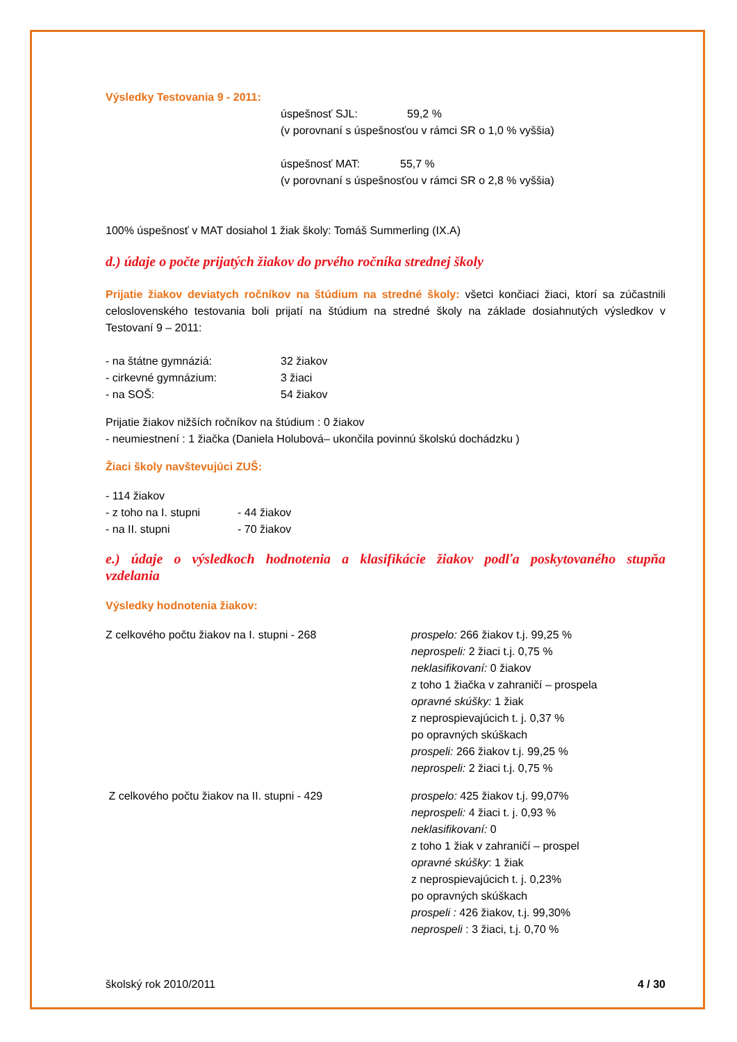Výsledky Testovania 9 - 2011:
úspešnosť SJL: 59,2 %
(v porovnaní s úspešnosťou v rámci SR o 1,0 % vyššia)
úspešnosť MAT: 55,7 %
(v porovnaní s úspešnosťou v rámci SR o 2,8 % vyššia)
100% úspešnosť v MAT dosiahol 1 žiak školy: Tomáš Summerling (IX.A)
d.) údaje o počte prijatých žiakov do prvého ročníka strednej školy
Prijatie žiakov deviatych ročníkov na štúdium na stredné školy: všetci končiaci žiaci, ktorí sa zúčastnili celoslovenského testovania boli prijatí na štúdium na stredné školy na základe dosiahnutých výsledkov v Testovaní 9 – 2011:
- na štátne gymnáziá: 32 žiakov
- cirkevné gymnázium: 3 žiaci
- na SOŠ: 54 žiakov
Prijatie žiakov nižších ročníkov na štúdium : 0 žiakov
- neumiestnení : 1 žiačka (Daniela Holubová– ukončila povinnú školskú dochádzku )
Žiaci školy navštevujúci ZUŠ:
- 114 žiakov
- z toho na I. stupni - 44 žiakov
- na II. stupni - 70 žiakov
e.) údaje o výsledkoch hodnotenia a klasifikácie žiakov podľa poskytovaného stupňa vzdelania
Výsledky hodnotenia žiakov:
Z celkového počtu žiakov na I. stupni - 268 prospelo: 266 žiakov t.j. 99,25 %
neprospeli: 2 žiaci t.j. 0,75 %
neklasifikovaní: 0 žiakov
z toho 1 žiačka v zahraničí – prospela
opravné skúšky: 1 žiak
z neprospievajúcich t. j. 0,37 %
po opravných skúškach
prospeli: 266 žiakov t.j. 99,25 %
neprospeli: 2 žiaci t.j. 0,75 %
Z celkového počtu žiakov na II. stupni - 429 prospelo: 425 žiakov t.j. 99,07%
neprospeli: 4 žiaci t. j. 0,93 %
neklasifikovaní: 0
z toho 1 žiak v zahraničí – prospel
opravné skúšky: 1 žiak
z neprospievajúcich t. j. 0,23%
po opravných skúškach
prospeli : 426 žiakov, t.j. 99,30%
neprospeli : 3 žiaci, t.j. 0,70 %
školský rok 2010/2011 4 / 30